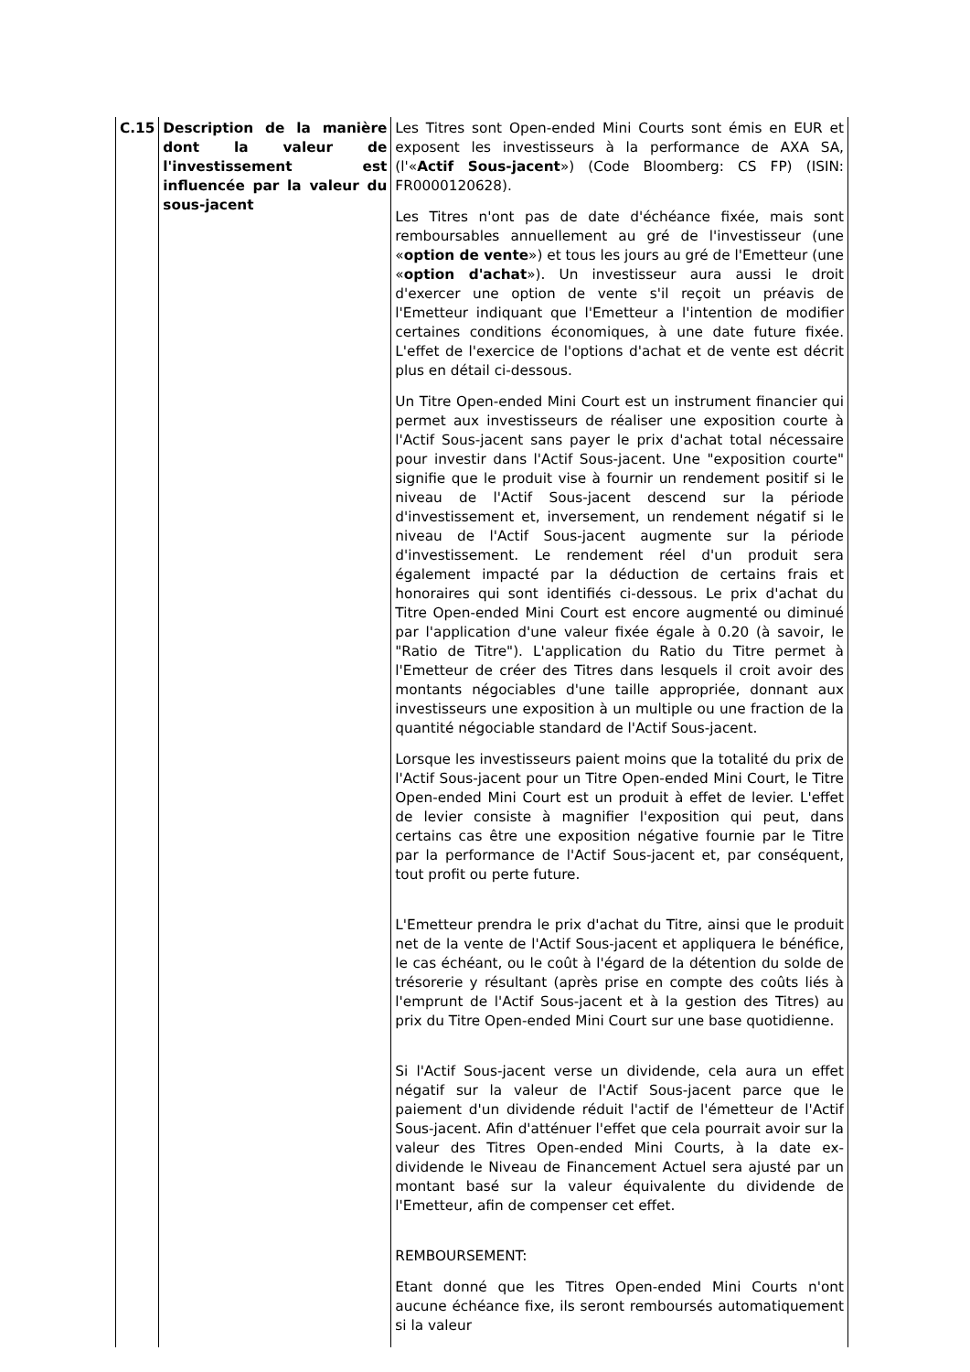| C.15 | Description de la manière dont la valeur de l'investissement est influencée par la valeur du sous-jacent | Les Titres sont Open-ended Mini Courts sont émis en EUR et exposent les investisseurs à la performance de AXA SA, (l'« Actif Sous-jacent ») (Code Bloomberg: CS FP) (ISIN: FR0000120628). Les Titres n'ont pas de date d'échéance fixée, mais sont remboursables annuellement au gré de l'investisseur (une « option de vente ») et tous les jours au gré de l'Emetteur (une « option d'achat »). Un investisseur aura aussi le droit d'exercer une option de vente s'il reçoit un préavis de l'Emetteur indiquant que l'Emetteur a l'intention de modifier certaines conditions économiques, à une date future fixée. L'effet de l'exercice de l'options d'achat et de vente est décrit plus en détail ci-dessous. Un Titre Open-ended Mini Court est un instrument financier qui permet aux investisseurs de réaliser une exposition courte à l'Actif Sous-jacent sans payer le prix d'achat total nécessaire pour investir dans l'Actif Sous-jacent. Une "exposition courte" signifie que le produit vise à fournir un rendement positif si le niveau de l'Actif Sous-jacent descend sur la période d'investissement et, inversement, un rendement négatif si le niveau de l'Actif Sous-jacent augmente sur la période d'investissement. Le rendement réel d'un produit sera également impacté par la déduction de certains frais et honoraires qui sont identifiés ci-dessous. Le prix d'achat du Titre Open-ended Mini Court est encore augmenté ou diminué par l'application d'une valeur fixée égale à 0.20 (à savoir, le "Ratio de Titre"). L'application du Ratio du Titre permet à l'Emetteur de créer des Titres dans lesquels il croit avoir des montants négociables d'une taille appropriée, donnant aux investisseurs une exposition à un multiple ou une fraction de la quantité négociable standard de l'Actif Sous-jacent. Lorsque les investisseurs paient moins que la totalité du prix de l'Actif Sous-jacent pour un Titre Open-ended Mini Court, le Titre Open-ended Mini Court est un produit à effet de levier. L'effet de levier consiste à magnifier l'exposition qui peut, dans certains cas être une exposition négative fournie par le Titre par la performance de l'Actif Sous-jacent et, par conséquent, tout profit ou perte future. L'Emetteur prendra le prix d'achat du Titre, ainsi que le produit net de la vente de l'Actif Sous-jacent et appliquera le bénéfice, le cas échéant, ou le coût à l'égard de la détention du solde de trésorerie y résultant (après prise en compte des coûts liés à l'emprunt de l'Actif Sous-jacent et à la gestion des Titres) au prix du Titre Open-ended Mini Court sur une base quotidienne. Si l'Actif Sous-jacent verse un dividende, cela aura un effet négatif sur la valeur de l'Actif Sous-jacent parce que le paiement d'un dividende réduit l'actif de l'émetteur de l'Actif Sous-jacent. Afin d'atténuer l'effet que cela pourrait avoir sur la valeur des Titres Open-ended Mini Courts, à la date ex-dividende le Niveau de Financement Actuel sera ajusté par un montant basé sur la valeur équivalente du dividende de l'Emetteur, afin de compenser cet effet. REMBOURSEMENT: Etant donné que les Titres Open-ended Mini Courts n'ont aucune échéance fixe, ils seront remboursés automatiquement si la valeur |